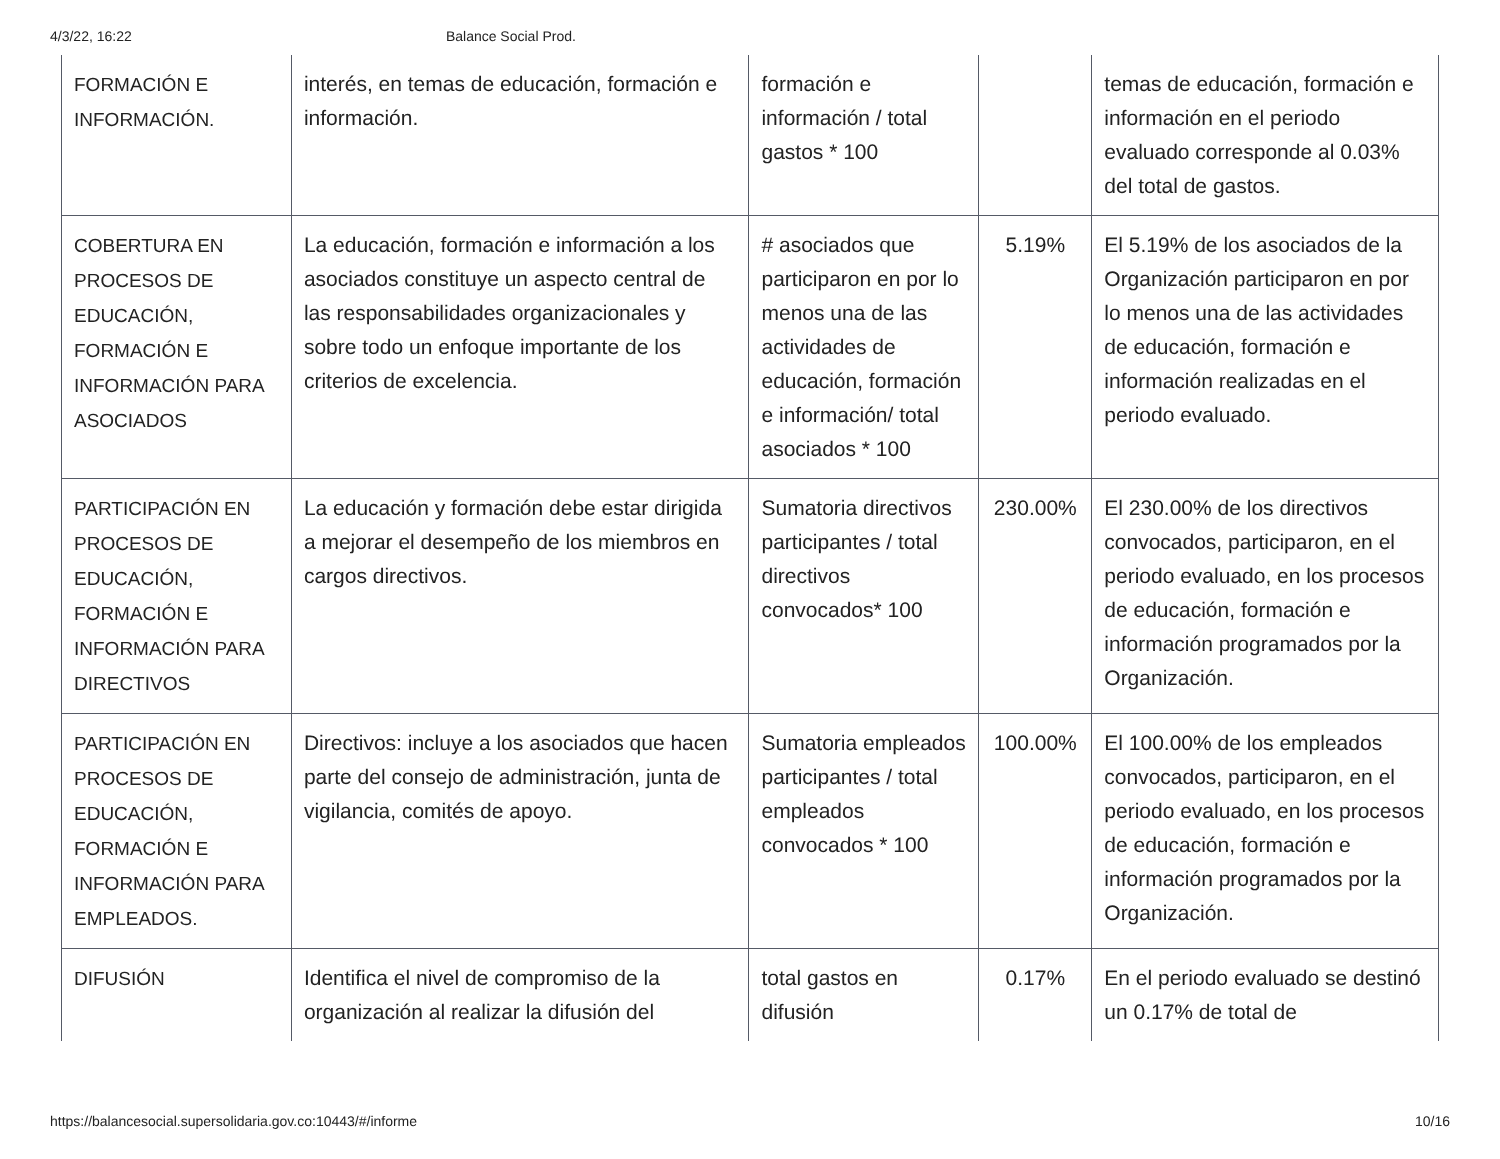4/3/22, 16:22 Balance Social Prod.
| FORMACIÓN E INFORMACIÓN. | interés, en temas de educación, formación e información. | formación e información / total gastos * 100 | | temas de educación, formación e información en el periodo evaluado corresponde al 0.03% del total de gastos. |
| COBERTURA EN PROCESOS DE EDUCACIÓN, FORMACIÓN E INFORMACIÓN PARA ASOCIADOS | La educación, formación e información a los asociados constituye un aspecto central de las responsabilidades organizacionales y sobre todo un enfoque importante de los criterios de excelencia. | # asociados que participaron en por lo menos una de las actividades de educación, formación e información/ total asociados * 100 | 5.19% | El 5.19% de los asociados de la Organización participaron en por lo menos una de las actividades de educación, formación e información realizadas en el periodo evaluado. |
| PARTICIPACIÓN EN PROCESOS DE EDUCACIÓN, FORMACIÓN E INFORMACIÓN PARA DIRECTIVOS | La educación y formación debe estar dirigida a mejorar el desempeño de los miembros en cargos directivos. | Sumatoria directivos participantes / total directivos convocados* 100 | 230.00% | El 230.00% de los directivos convocados, participaron, en el periodo evaluado, en los procesos de educación, formación e información programados por la Organización. |
| PARTICIPACIÓN EN PROCESOS DE EDUCACIÓN, FORMACIÓN E INFORMACIÓN PARA EMPLEADOS. | Directivos: incluye a los asociados que hacen parte del consejo de administración, junta de vigilancia, comités de apoyo. | Sumatoria empleados participantes / total empleados convocados * 100 | 100.00% | El 100.00% de los empleados convocados, participaron, en el periodo evaluado, en los procesos de educación, formación e información programados por la Organización. |
| DIFUSIÓN | Identifica el nivel de compromiso de la organización al realizar la difusión del | total gastos en difusión | 0.17% | En el periodo evaluado se destinó un 0.17% de total de |
https://balancesocial.supersolidaria.gov.co:10443/#/informe 10/16